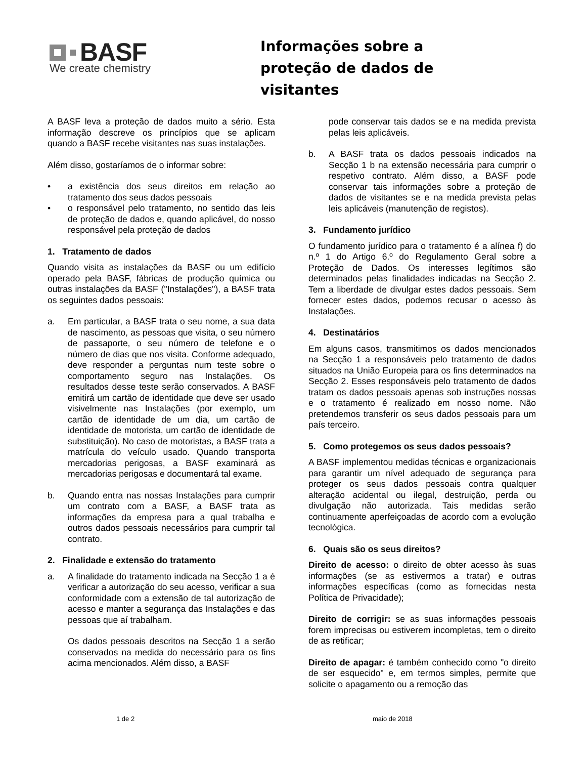BASF
We create chemistry
Informações sobre a
proteção de dados de
visitantes
A BASF leva a proteção de dados muito a sério. Esta informação descreve os princípios que se aplicam quando a BASF recebe visitantes nas suas instalações.
Além disso, gostaríamos de o informar sobre:
• a existência dos seus direitos em relação ao tratamento dos seus dados pessoais
• o responsável pelo tratamento, no sentido das leis de proteção de dados e, quando aplicável, do nosso responsável pela proteção de dados
1. Tratamento de dados
Quando visita as instalações da BASF ou um edifício operado pela BASF, fábricas de produção química ou outras instalações da BASF ("Instalações"), a BASF trata os seguintes dados pessoais:
a. Em particular, a BASF trata o seu nome, a sua data de nascimento, as pessoas que visita, o seu número de passaporte, o seu número de telefone e o número de dias que nos visita. Conforme adequado, deve responder a perguntas num teste sobre o comportamento seguro nas Instalações. Os resultados desse teste serão conservados. A BASF emitirá um cartão de identidade que deve ser usado visivelmente nas Instalações (por exemplo, um cartão de identidade de um dia, um cartão de identidade de motorista, um cartão de identidade de substituição). No caso de motoristas, a BASF trata a matrícula do veículo usado. Quando transporta mercadorias perigosas, a BASF examinará as mercadorias perigosas e documentará tal exame.
b. Quando entra nas nossas Instalações para cumprir um contrato com a BASF, a BASF trata as informações da empresa para a qual trabalha e outros dados pessoais necessários para cumprir tal contrato.
2. Finalidade e extensão do tratamento
a. A finalidade do tratamento indicada na Secção 1 a é verificar a autorização do seu acesso, verificar a sua conformidade com a extensão de tal autorização de acesso e manter a segurança das Instalações e das pessoas que aí trabalham.
Os dados pessoais descritos na Secção 1 a serão conservados na medida do necessário para os fins acima mencionados. Além disso, a BASF
pode conservar tais dados se e na medida prevista pelas leis aplicáveis.
b. A BASF trata os dados pessoais indicados na Secção 1 b na extensão necessária para cumprir o respetivo contrato. Além disso, a BASF pode conservar tais informações sobre a proteção de dados de visitantes se e na medida prevista pelas leis aplicáveis (manutenção de registos).
3. Fundamento jurídico
O fundamento jurídico para o tratamento é a alínea f) do n.º 1 do Artigo 6.º do Regulamento Geral sobre a Proteção de Dados. Os interesses legítimos são determinados pelas finalidades indicadas na Secção 2. Tem a liberdade de divulgar estes dados pessoais. Sem fornecer estes dados, podemos recusar o acesso às Instalações.
4. Destinatários
Em alguns casos, transmitimos os dados mencionados na Secção 1 a responsáveis pelo tratamento de dados situados na União Europeia para os fins determinados na Secção 2. Esses responsáveis pelo tratamento de dados tratam os dados pessoais apenas sob instruções nossas e o tratamento é realizado em nosso nome. Não pretendemos transferir os seus dados pessoais para um país terceiro.
5. Como protegemos os seus dados pessoais?
A BASF implementou medidas técnicas e organizacionais para garantir um nível adequado de segurança para proteger os seus dados pessoais contra qualquer alteração acidental ou ilegal, destruição, perda ou divulgação não autorizada. Tais medidas serão continuamente aperfeiçoadas de acordo com a evolução tecnológica.
6. Quais são os seus direitos?
Direito de acesso: o direito de obter acesso às suas informações (se as estivermos a tratar) e outras informações específicas (como as fornecidas nesta Política de Privacidade);
Direito de corrigir: se as suas informações pessoais forem imprecisas ou estiverem incompletas, tem o direito de as retificar;
Direito de apagar: é também conhecido como "o direito de ser esquecido" e, em termos simples, permite que solicite o apagamento ou a remoção das
1 de 2 maio de 2018